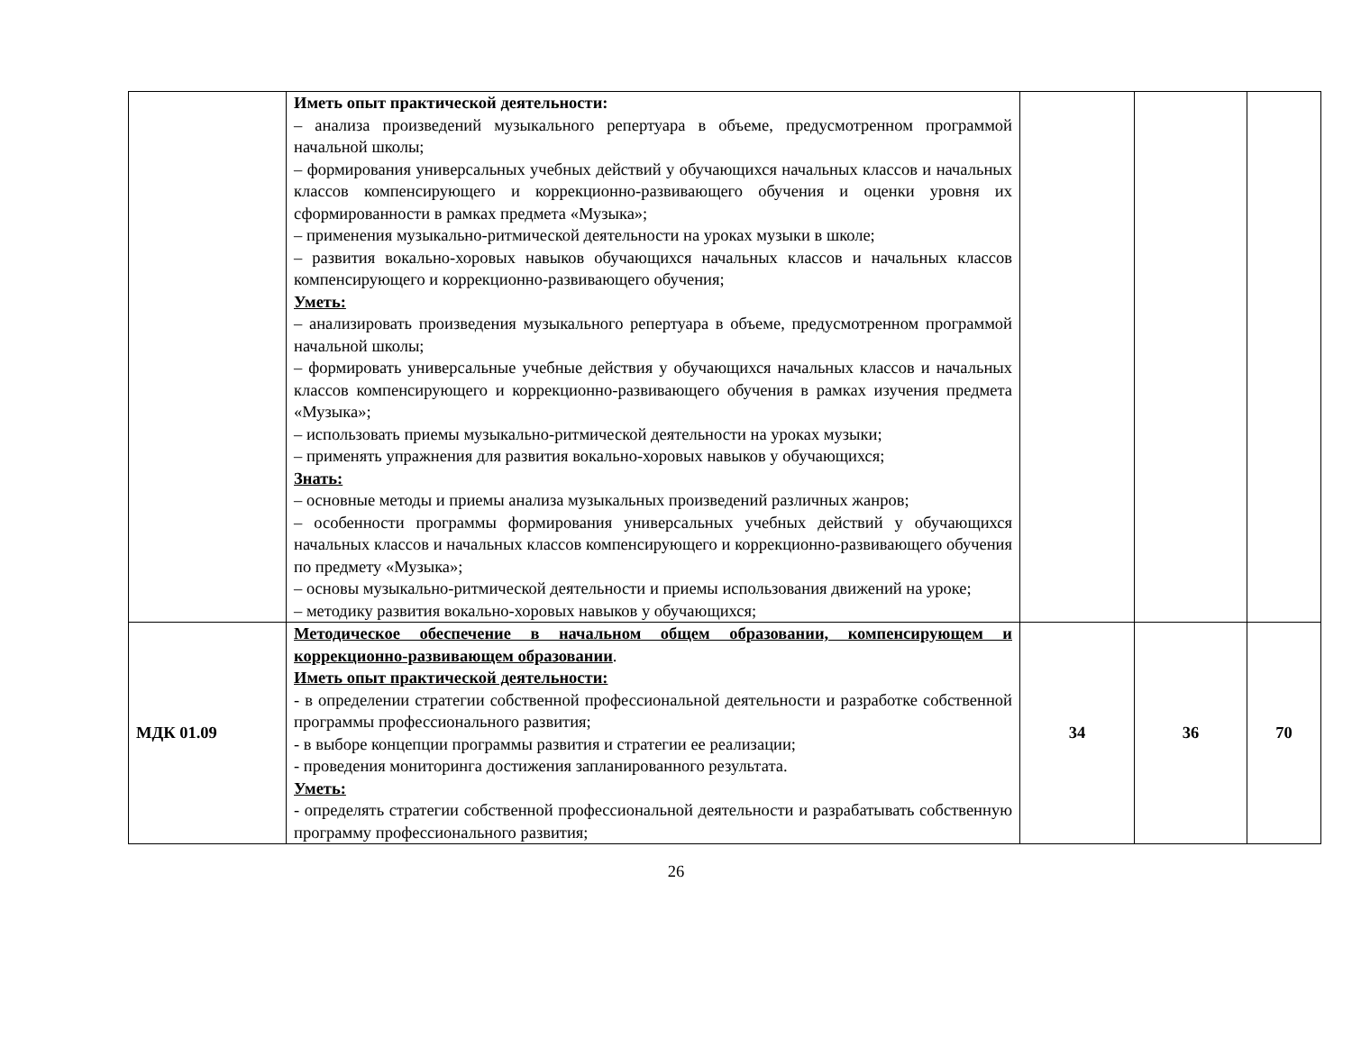| | Иметь опыт практической деятельности: – анализа произведений музыкального репертуара в объеме, предусмотренном программой начальной школы; – формирования универсальных учебных действий у обучающихся начальных классов и начальных классов компенсирующего и коррекционно-развивающего обучения и оценки уровня их сформированности в рамках предмета «Музыка»; – применения музыкально-ритмической деятельности на уроках музыки в школе; – развития вокально-хоровых навыков обучающихся начальных классов и начальных классов компенсирующего и коррекционно-развивающего обучения; Уметь: – анализировать произведения музыкального репертуара в объеме, предусмотренном программой начальной школы; – формировать универсальные учебные действия у обучающихся начальных классов и начальных классов компенсирующего и коррекционно-развивающего обучения в рамках изучения предмета «Музыка»; – использовать приемы музыкально-ритмической деятельности на уроках музыки; – применять упражнения для развития вокально-хоровых навыков у обучающихся; Знать: – основные методы и приемы анализа музыкальных произведений различных жанров; – особенности программы формирования универсальных учебных действий у обучающихся начальных классов и начальных классов компенсирующего и коррекционно-развивающего обучения по предмету «Музыка»; – основы музыкально-ритмической деятельности и приемы использования движений на уроке; – методику развития вокально-хоровых навыков у обучающихся; | | | |
| МДК 01.09 | Методическое обеспечение в начальном общем образовании, компенсирующем и коррекционно-развивающем образовании . Иметь опыт практической деятельности: - в определении стратегии собственной профессиональной деятельности и разработке собственной программы профессионального развития; - в выборе концепции программы развития и стратегии ее реализации; - проведения мониторинга достижения запланированного результата. Уметь: - определять стратегии собственной профессиональной деятельности и разрабатывать собственную программу профессионального развития; | 34 | 36 | 70 |
26